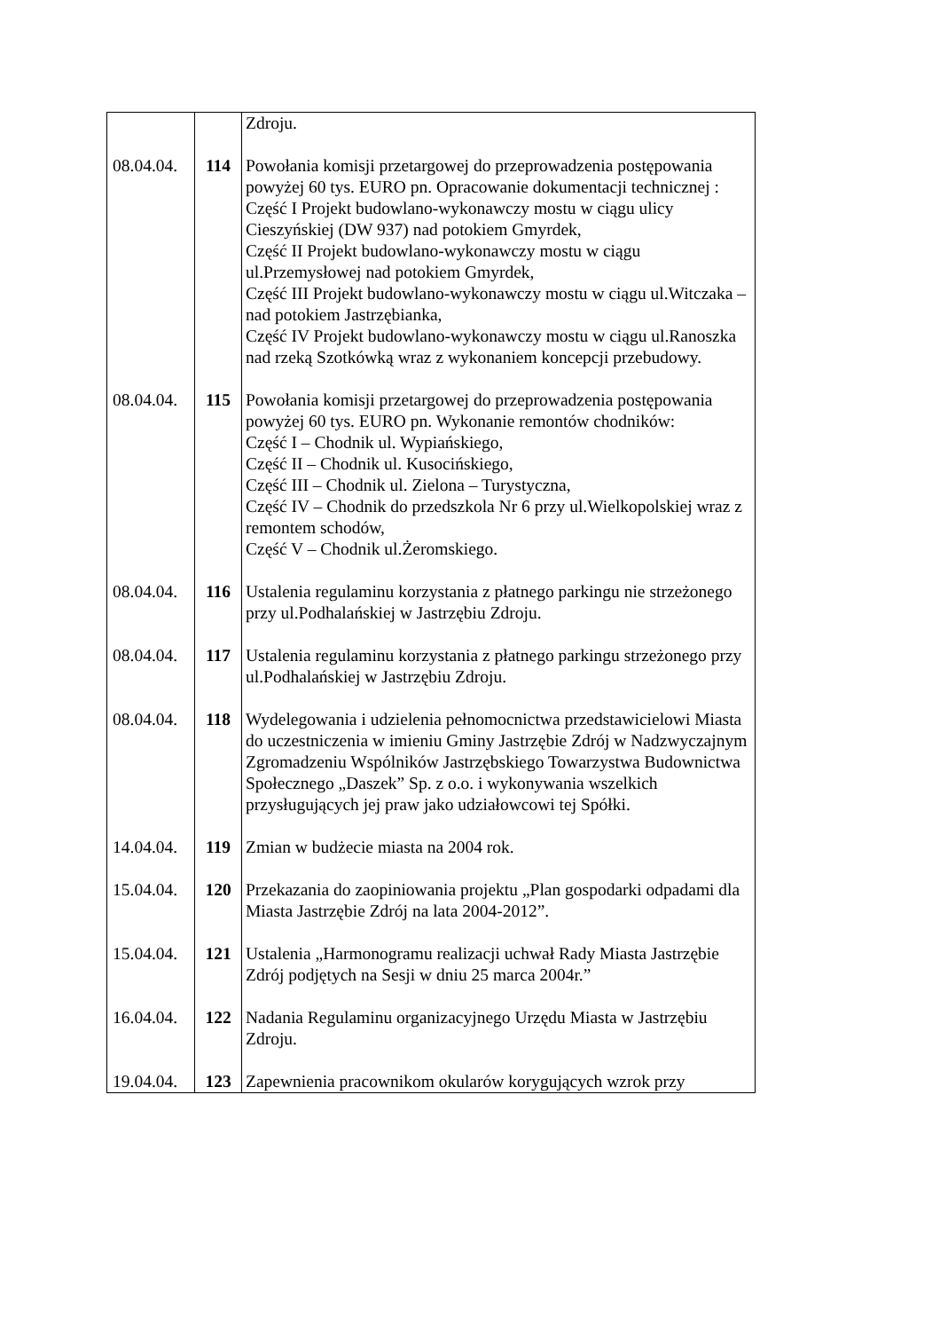| | | Zdroju. |
| 08.04.04. | 114 | Powołania komisji przetargowej do przeprowadzenia postępowania powyżej 60 tys. EURO pn. Opracowanie dokumentacji technicznej : Część I Projekt budowlano-wykonawczy mostu w ciągu ulicy Cieszyńskiej (DW 937) nad potokiem Gmyrdek, Część II Projekt budowlano-wykonawczy mostu w ciągu ul.Przemysłowej nad potokiem Gmyrdek, Część III Projekt budowlano-wykonawczy mostu w ciągu ul.Witczaka – nad potokiem Jastrzębianka, Część IV Projekt budowlano-wykonawczy mostu w ciągu ul.Ranoszka nad rzeką Szotkówką wraz z wykonaniem koncepcji przebudowy. |
| 08.04.04. | 115 | Powołania komisji przetargowej do przeprowadzenia postępowania powyżej 60 tys. EURO pn. Wykonanie remontów chodników: Część I – Chodnik ul. Wypiańskiego, Część II – Chodnik ul. Kusocińskiego, Część III – Chodnik ul. Zielona – Turystyczna, Część IV – Chodnik do przedszkola Nr 6 przy ul.Wielkopolskiej wraz z remontem schodów, Część V – Chodnik ul.Żeromskiego. |
| 08.04.04. | 116 | Ustalenia regulaminu korzystania z płatnego parkingu nie strzeżonego przy ul.Podhalańskiej w Jastrzębiu Zdroju. |
| 08.04.04. | 117 | Ustalenia regulaminu korzystania z płatnego parkingu strzeżonego przy ul.Podhalańskiej w Jastrzębiu Zdroju. |
| 08.04.04. | 118 | Wydelegowania i udzielenia pełnomocnictwa przedstawicielowi Miasta do uczestniczenia w imieniu Gminy Jastrzębie Zdrój w Nadzwyczajnym Zgromadzeniu Wspólników Jastrzębskiego Towarzystwa Budownictwa Społecznego „Daszek” Sp. z o.o. i wykonywania wszelkich przysługujących jej praw jako udziałowcowi tej Spółki. |
| 14.04.04. | 119 | Zmian w budżecie miasta na 2004 rok. |
| 15.04.04. | 120 | Przekazania do zaopiniowania projektu „Plan gospodarki odpadami dla Miasta Jastrzębie Zdrój na lata 2004-2012”. |
| 15.04.04. | 121 | Ustalenia „Harmonogramu realizacji uchwał Rady Miasta Jastrzębie Zdrój podjętych na Sesji w dniu 25 marca 2004r.” |
| 16.04.04. | 122 | Nadania Regulaminu organizacyjnego Urzędu Miasta w Jastrzębiu Zdroju. |
| 19.04.04. | 123 | Zapewnienia pracownikom okularów korygujących wzrok przy |